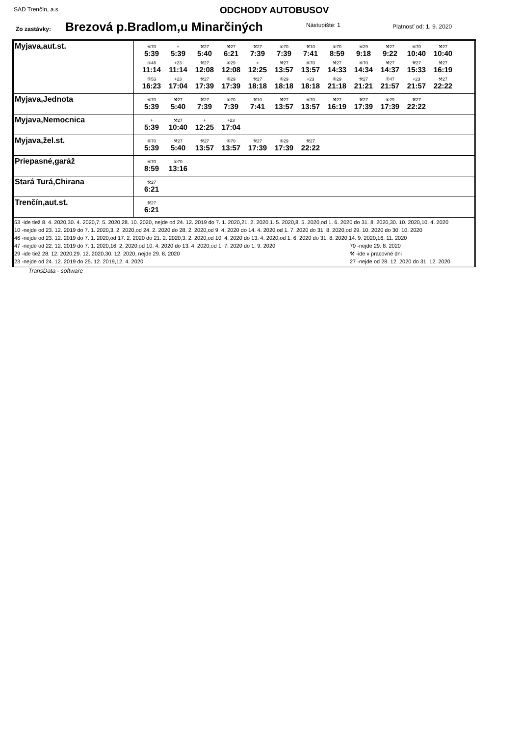SAD Trenčín, a.s. ODCHODY AUTOBUSOV
Zo zastávky: Brezová p.Bradlom,u Minarčiných Nástupište: 1 Platnosť od: 1. 9. 2020
| Myjava,aut.st. | ⑥70 5:39 + 5:39 ⚒27 5:40 ⚒27 6:21 ⚒27 7:39 ⑥70 7:39 ⚒10 7:41 ⑥70 8:59 ⑥29 9:18 ⚒27 9:22 ⑥70 10:40 ⚒27 10:40 ①46 11:14 +23 11:14 ⚒27 12:08 ⑥29 12:08 + 12:25 ⚒27 13:57 ⑥70 13:57 ⚒27 14:33 ⑥70 14:34 ⚒27 14:37 ⚒27 15:33 ⚒27 16:19 ⑤53 16:23 +23 17:04 ⚒27 17:39 ⑥29 17:39 ⚒27 18:18 ⑥29 18:18 +23 18:18 ⑥29 21:18 ⚒27 21:21 ⑦47 21:57 +23 21:57 ⚒27 22:22 |
| Myjava,Jednota | ⑥70 5:39 ⚒27 5:40 ⚒27 7:39 ⑥70 7:39 ⚒10 7:41 ⚒27 13:57 ⑥70 13:57 ⚒27 16:19 ⚒27 17:39 ⑥29 17:39 ⚒27 22:22 |
| Myjava,Nemocnica | + 5:39 ⚒27 10:40 + 12:25 +23 17:04 |
| Myjava,žel.st. | ⑥70 5:39 ⚒27 5:40 ⚒27 13:57 ⑥70 13:57 ⚒27 17:39 ⑥29 17:39 ⚒27 22:22 |
| Priepasné,garáž | ⑥70 8:59 ⑥70 13:16 |
| Stará Turá,Chirana | ⚒27 6:21 |
| Trenčín,aut.st. | ⚒27 6:21 |
| 53 -ide tiež 8. 4. 2020,30. 4. 2020,7. 5. 2020,28. 10. 2020, nejde od 24. 12. 2019 do 7. 1. 2020,21. 2. 2020,1. 5. 2020,8. 5. 2020,od 1. 6. 2020 do 31. 8. 2020,30. 10. 2020,10. 4. 2020 10 -nejde od 23. 12. 2019 do 7. 1. 2020,3. 2. 2020,od 24. 2. 2020 do 28. 2. 2020,od 9. 4. 2020 do 14. 4. 2020,od 1. 7. 2020 do 31. 8. 2020,od 29. 10. 2020 do 30. 10. 2020 46 -nejde od 23. 12. 2019 do 7. 1. 2020,od 17. 2. 2020 do 21. 2. 2020,3. 2. 2020,od 10. 4. 2020 do 13. 4. 2020,od 1. 6. 2020 do 31. 8. 2020,14. 9. 2020,16. 11. 2020 47 -nejde od 22. 12. 2019 do 7. 1. 2020,16. 2. 2020,od 10. 4. 2020 do 13. 4. 2020,od 1. 7. 2020 do 1. 9. 2020 70 -nejde 29. 8. 2020 29 -ide tiež 28. 12. 2020,29. 12. 2020,30. 12. 2020, nejde 29. 8. 2020 ⚒ -ide v pracovné dni 23 -nejde od 24. 12. 2019 do 25. 12. 2019,12. 4. 2020 27 -nejde od 28. 12. 2020 do 31. 12. 2020 | |
TransData - software